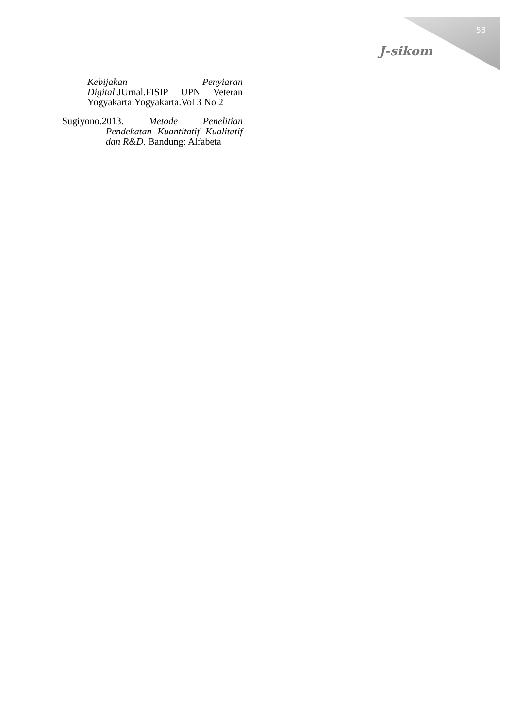58
J-sikom
Kebijakan Penyiaran Digital.JUrnal.FISIP UPN Veteran Yogyakarta:Yogyakarta.Vol 3 No 2
Sugiyono.2013. Metode Penelitian Pendekatan Kuantitatif Kualitatif dan R&D. Bandung: Alfabeta